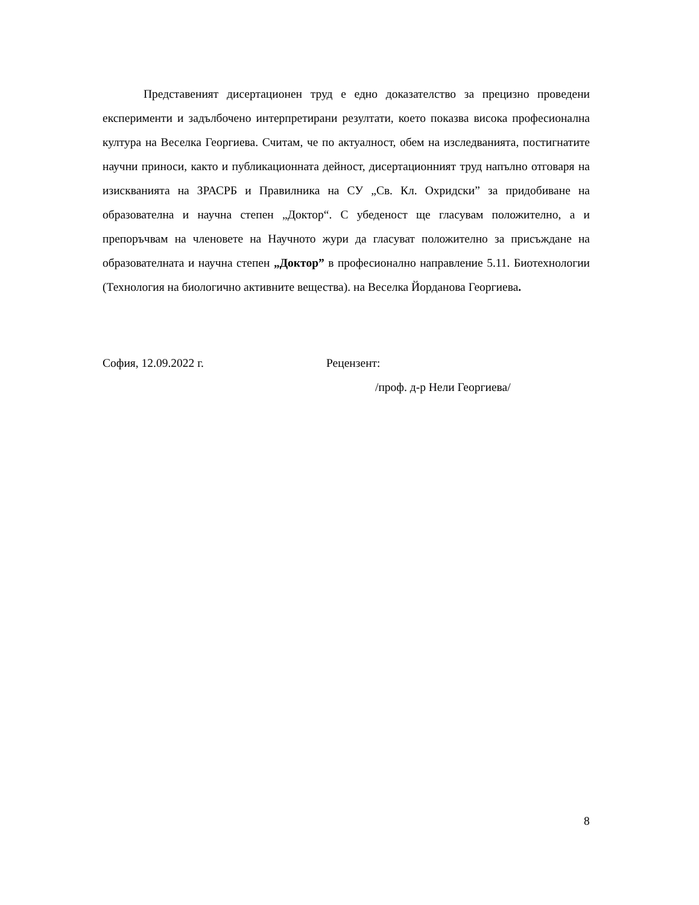Представеният дисертационен труд е едно доказателство за прецизно проведени експерименти и задълбочено интерпретирани резултати, което показва висока професионална култура на Веселка Георгиева. Считам, че по актуалност, обем на изследванията, постигнатите научни приноси, както и публикационната дейност, дисертационният труд напълно отговаря на изискванията на ЗРАСРБ и Правилника на СУ „Св. Кл. Охридски” за придобиване на образователна и научна степен „Доктор“. С убеденост ще гласувам положително, а и препоръчвам на членовете на Научното жури да гласуват положително за присъждане на образователната и научна степен „Доктор” в професионално направление 5.11. Биотехнологии (Технология на биологично активните вещества). на Веселка Йорданова Георгиева.
София, 12.09.2022 г. Рецензент:
/проф. д-р Нели Георгиева/
8